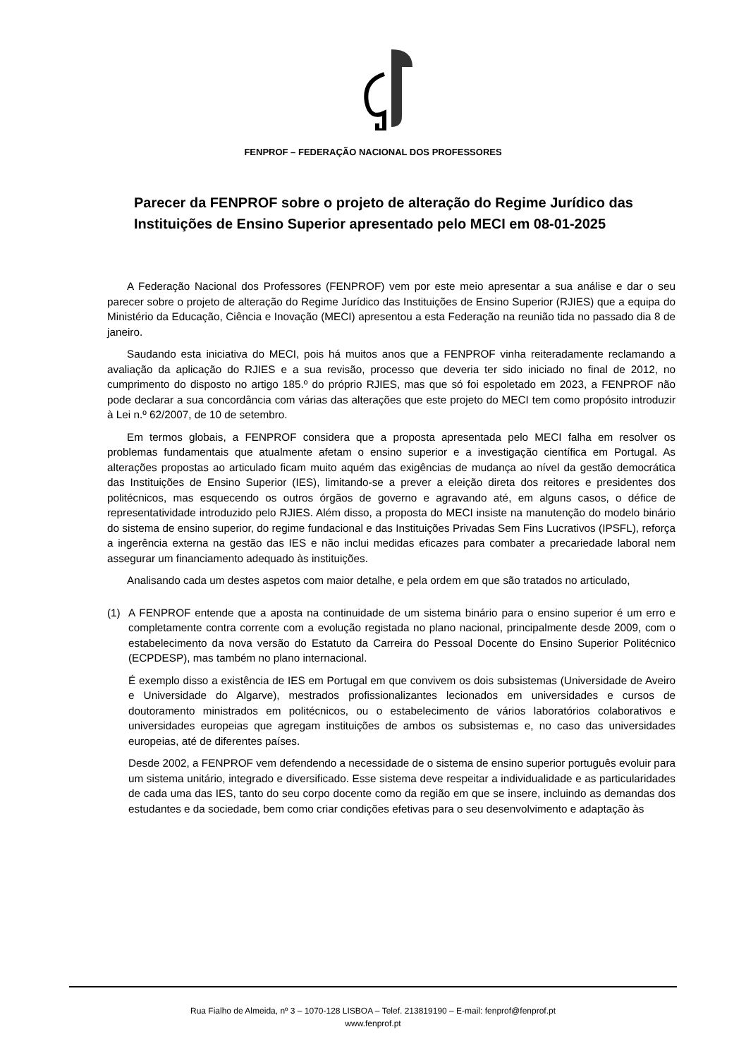FENPROF – FEDERAÇÃO NACIONAL DOS PROFESSORES
Parecer da FENPROF sobre o projeto de alteração do Regime Jurídico das Instituições de Ensino Superior apresentado pelo MECI em 08-01-2025
A Federação Nacional dos Professores (FENPROF) vem por este meio apresentar a sua análise e dar o seu parecer sobre o projeto de alteração do Regime Jurídico das Instituições de Ensino Superior (RJIES) que a equipa do Ministério da Educação, Ciência e Inovação (MECI) apresentou a esta Federação na reunião tida no passado dia 8 de janeiro.
Saudando esta iniciativa do MECI, pois há muitos anos que a FENPROF vinha reiteradamente reclamando a avaliação da aplicação do RJIES e a sua revisão, processo que deveria ter sido iniciado no final de 2012, no cumprimento do disposto no artigo 185.º do próprio RJIES, mas que só foi espoletado em 2023, a FENPROF não pode declarar a sua concordância com várias das alterações que este projeto do MECI tem como propósito introduzir à Lei n.º 62/2007, de 10 de setembro.
Em termos globais, a FENPROF considera que a proposta apresentada pelo MECI falha em resolver os problemas fundamentais que atualmente afetam o ensino superior e a investigação científica em Portugal. As alterações propostas ao articulado ficam muito aquém das exigências de mudança ao nível da gestão democrática das Instituições de Ensino Superior (IES), limitando-se a prever a eleição direta dos reitores e presidentes dos politécnicos, mas esquecendo os outros órgãos de governo e agravando até, em alguns casos, o défice de representatividade introduzido pelo RJIES. Além disso, a proposta do MECI insiste na manutenção do modelo binário do sistema de ensino superior, do regime fundacional e das Instituições Privadas Sem Fins Lucrativos (IPSFL), reforça a ingerência externa na gestão das IES e não inclui medidas eficazes para combater a precariedade laboral nem assegurar um financiamento adequado às instituições.
Analisando cada um destes aspetos com maior detalhe, e pela ordem em que são tratados no articulado,
(1) A FENPROF entende que a aposta na continuidade de um sistema binário para o ensino superior é um erro e completamente contra corrente com a evolução registada no plano nacional, principalmente desde 2009, com o estabelecimento da nova versão do Estatuto da Carreira do Pessoal Docente do Ensino Superior Politécnico (ECPDESP), mas também no plano internacional.
É exemplo disso a existência de IES em Portugal em que convivem os dois subsistemas (Universidade de Aveiro e Universidade do Algarve), mestrados profissionalizantes lecionados em universidades e cursos de doutoramento ministrados em politécnicos, ou o estabelecimento de vários laboratórios colaborativos e universidades europeias que agregam instituições de ambos os subsistemas e, no caso das universidades europeias, até de diferentes países.
Desde 2002, a FENPROF vem defendendo a necessidade de o sistema de ensino superior português evoluir para um sistema unitário, integrado e diversificado. Esse sistema deve respeitar a individualidade e as particularidades de cada uma das IES, tanto do seu corpo docente como da região em que se insere, incluindo as demandas dos estudantes e da sociedade, bem como criar condições efetivas para o seu desenvolvimento e adaptação às
Rua Fialho de Almeida, nº 3 – 1070-128 LISBOA – Telef. 213819190 – E-mail: fenprof@fenprof.pt
www.fenprof.pt